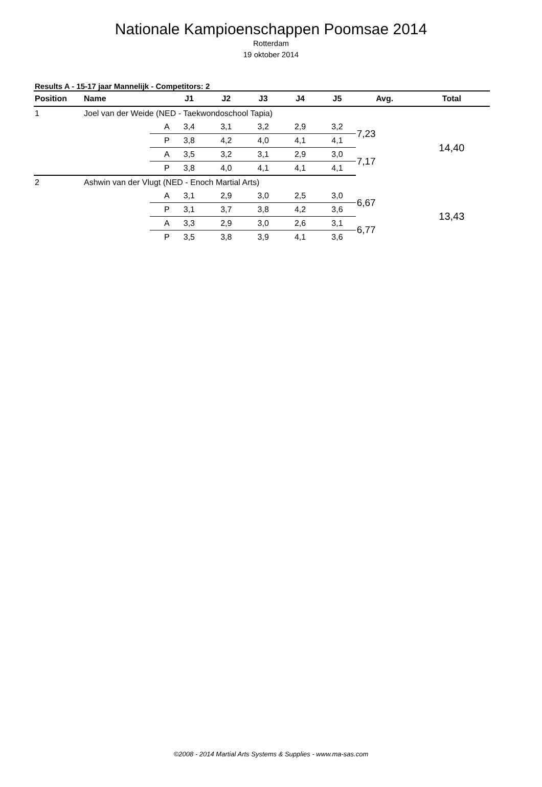Nationale Kampioenschappen Poomsae 2014
Rotterdam
19 oktober 2014
Results A - 15-17 jaar Mannelijk - Competitors: 2
| Position | Name | | J1 | J2 | J3 | J4 | J5 | Avg. | Total |
| --- | --- | --- | --- | --- | --- | --- | --- | --- | --- |
| 1 | Joel van der Weide (NED - Taekwondoschool Tapia) | | | | | | | | |
| | | A | 3,4 | 3,1 | 3,2 | 2,9 | 3,2 | 7,23 | 14,40 |
| | | P | 3,8 | 4,2 | 4,0 | 4,1 | 4,1 | | |
| | | A | 3,5 | 3,2 | 3,1 | 2,9 | 3,0 | 7,17 | |
| | | P | 3,8 | 4,0 | 4,1 | 4,1 | 4,1 | | |
| 2 | Ashwin van der Vlugt (NED - Enoch Martial Arts) | | | | | | | | |
| | | A | 3,1 | 2,9 | 3,0 | 2,5 | 3,0 | 6,67 | 13,43 |
| | | P | 3,1 | 3,7 | 3,8 | 4,2 | 3,6 | | |
| | | A | 3,3 | 2,9 | 3,0 | 2,6 | 3,1 | 6,77 | |
| | | P | 3,5 | 3,8 | 3,9 | 4,1 | 3,6 | | |
©2008 - 2014 Martial Arts Systems & Supplies - www.ma-sas.com